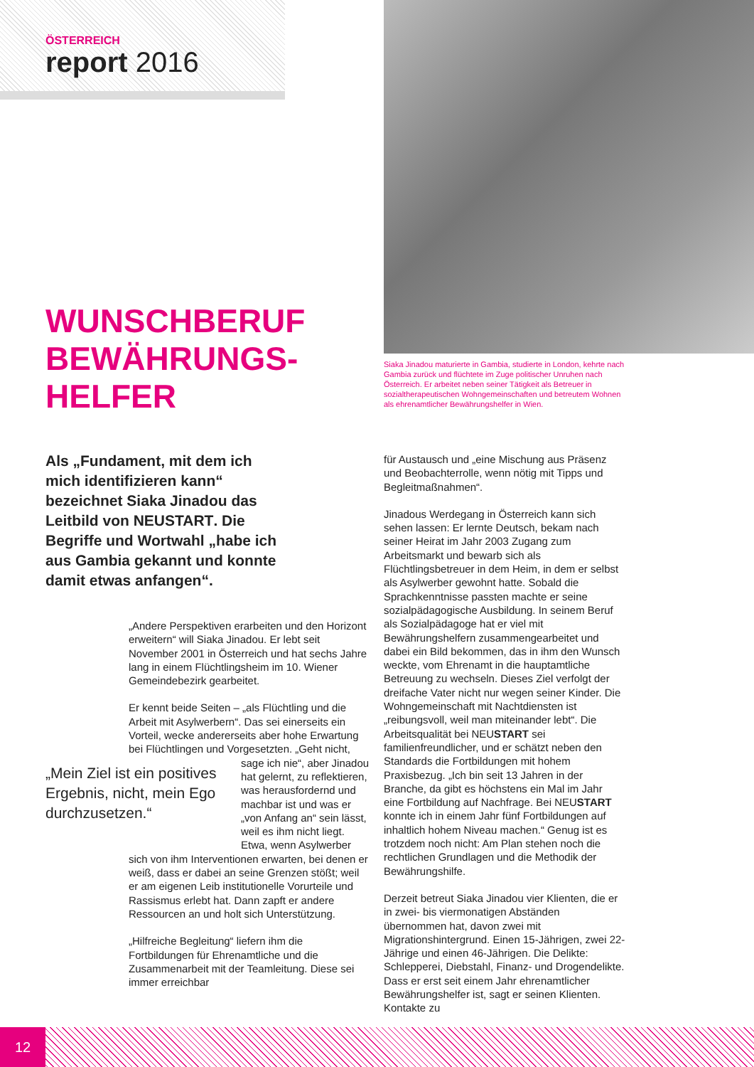ÖSTERREICH
report 2016
Siaka Jinadou maturierte in Gambia, studierte in London, kehrte nach Gambia zurück und flüchtete im Zuge politischer Unruhen nach Österreich. Er arbeitet neben seiner Tätigkeit als Betreuer in sozialtherapeutischen Wohngemeinschaften und betreutem Wohnen als ehrenamtlicher Bewährungshelfer in Wien.
WUNSCHBERUF
BEWÄHRUNGS-
HELFER
Als „Fundament, mit dem ich mich identifizieren kann“ bezeichnet Siaka Jinadou das Leitbild von NEUSTART. Die Begriffe und Wortwahl „habe ich aus Gambia gekannt und konnte damit etwas anfangen“.
„Andere Perspektiven erarbeiten und den Horizont erweitern“ will Siaka Jinadou. Er lebt seit November 2001 in Österreich und hat sechs Jahre lang in einem Flüchtlingsheim im 10. Wiener Gemeindebezirk gearbeitet.
Er kennt beide Seiten – „als Flüchtling und die Arbeit mit Asylwerbern“. Das sei einerseits ein Vorteil, wecke andererseits aber hohe Erwartung bei Flüchtlingen und Vorgesetzten. „Geht nicht, „Mein Ziel ist ein positives Ergebnis, nicht, mein Ego durchzusetzen.“sage ich nie“, aber Jinadou hat gelernt, zu reflektieren, was herausfordernd und machbar ist und was er „von Anfang an“ sein lässt, weil es ihm nicht liegt. Etwa, wenn Asylwerber sich von ihm Interventionen erwarten, bei denen er weiß, dass er dabei an seine Grenzen stößt; weil er am eigenen Leib institutionelle Vorurteile und Rassismus erlebt hat. Dann zapft er andere Ressourcen an und holt sich Unterstützung.
„Hilfreiche Begleitung“ liefern ihm die Fortbildungen für Ehrenamtliche und die Zusammenarbeit mit der Teamleitung. Diese sei immer erreichbar
für Austausch und „eine Mischung aus Präsenz und Beobachterrolle, wenn nötig mit Tipps und Begleitmaßnahmen“.
Jinadous Werdegang in Österreich kann sich sehen lassen: Er lernte Deutsch, bekam nach seiner Heirat im Jahr 2003 Zugang zum Arbeitsmarkt und bewarb sich als Flüchtlingsbetreuer in dem Heim, in dem er selbst als Asylwerber gewohnt hatte. Sobald die Sprachkenntnisse passten machte er seine sozialpädagogische Ausbildung. In seinem Beruf als Sozialpädagoge hat er viel mit Bewährungshelfern zusammengearbeitet und dabei ein Bild bekommen, das in ihm den Wunsch weckte, vom Ehrenamt in die hauptamtliche Betreuung zu wechseln. Dieses Ziel verfolgt der dreifache Vater nicht nur wegen seiner Kinder. Die Wohngemeinschaft mit Nachtdiensten ist „reibungsvoll, weil man miteinander lebt“. Die Arbeitsqualität bei NEUSTART sei familienfreundlicher, und er schätzt neben den Standards die Fortbildungen mit hohem Praxisbezug. „Ich bin seit 13 Jahren in der Branche, da gibt es höchstens ein Mal im Jahr eine Fortbildung auf Nachfrage. Bei NEUSTART konnte ich in einem Jahr fünf Fortbildungen auf inhaltlich hohem Niveau machen.“ Genug ist es trotzdem noch nicht: Am Plan stehen noch die rechtlichen Grundlagen und die Methodik der Bewährungshilfe.
Derzeit betreut Siaka Jinadou vier Klienten, die er in zwei- bis viermonatigen Abständen übernommen hat, davon zwei mit Migrationshintergrund. Einen 15-Jährigen, zwei 22-Jährige und einen 46-Jährigen. Die Delikte: Schlepperei, Diebstahl, Finanz- und Drogendelikte. Dass er erst seit einem Jahr ehrenamtlicher Bewährungshelfer ist, sagt er seinen Klienten. Kontakte zu
12